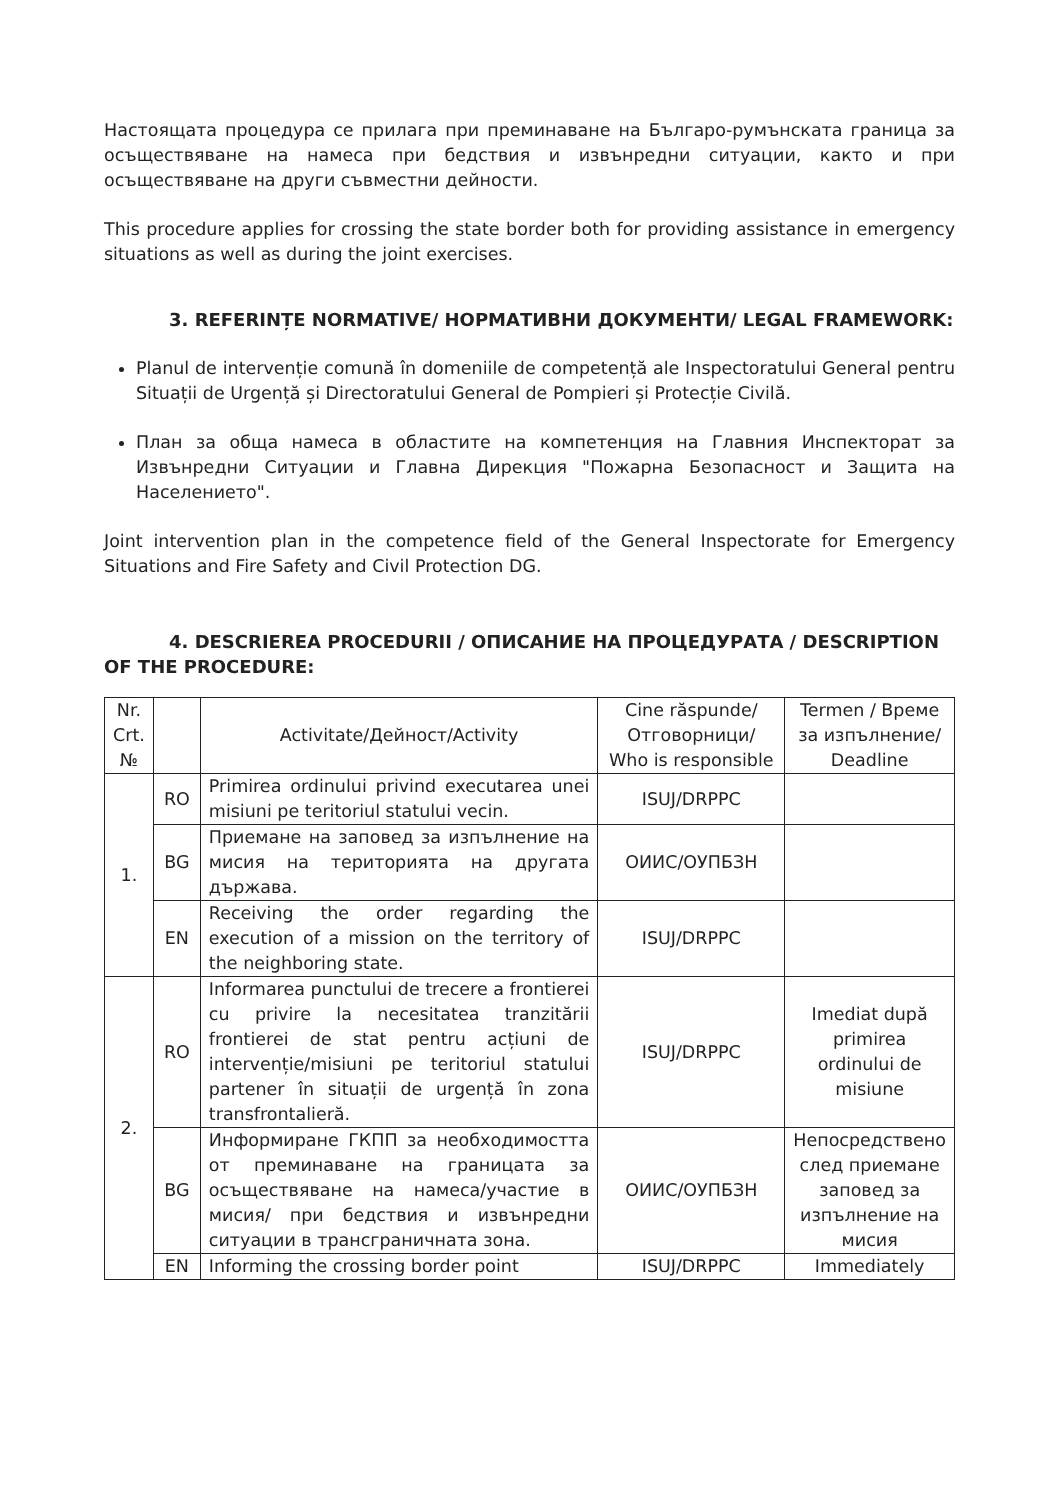Настоящата процедура се прилага при преминаване на Българо-румънската граница за осъществяване на намеса при бедствия и извънредни ситуации, както и при осъществяване на други съвместни дейности.
This procedure applies for crossing the state border both for providing assistance in emergency situations as well as during the joint exercises.
3. REFERINȚE NORMATIVE/ НОРМАТИВНИ ДОКУМЕНТИ/ LEGAL FRAMEWORK:
Planul de intervenție comună în domeniile de competență ale Inspectoratului General pentru Situații de Urgență și Directoratului General de Pompieri și Protecție Civilă.
План за обща намеса в областите на компетенция на Главния Инспекторат за Извънредни Ситуации и Главна Дирекция "Пожарна Безопасност и Защита на Населението".
Joint intervention plan in the competence field of the General Inspectorate for Emergency Situations and Fire Safety and Civil Protection DG.
4. DESCRIEREA PROCEDURII / ОПИСАНИЕ НА ПРОЦЕДУРАТА / DESCRIPTION OF THE PROCEDURE:
| Nr. Crt. № | | Activitate/Дейност/Activity | Cine răspunde/ Отговорници/ Who is responsible | Termen / Време за изпълнение/ Deadline |
| --- | --- | --- | --- | --- |
| 1. | RO | Primirea ordinului privind executarea unei misiuni pe teritoriul statului vecin. | ISUJ/DRPPC | |
| | BG | Приемане на заповед за изпълнение на мисия на територията на другата държава. | ОИИС/ОУПБЗН | |
| | EN | Receiving the order regarding the execution of a mission on the territory of the neighboring state. | ISUJ/DRPPC | |
| 2. | RO | Informarea punctului de trecere a frontierei cu privire la necesitatea tranzitării frontierei de stat pentru acțiuni de intervenție/misiuni pe teritoriul statului partener în situații de urgență în zona transfrontalieră. | ISUJ/DRPPC | Imediat după primirea ordinului de misiune |
| | BG | Информиране ГКПП за необходимостта от преминаване на границата за осъществяване на намеса/участие в мисия/ при бедствия и извънредни ситуации в трансграничната зона. | ОИИС/ОУПБЗН | Непосредствено след приемане заповед за изпълнение на мисия |
| | EN | Informing the crossing border point | ISUJ/DRPPC | Immediately |